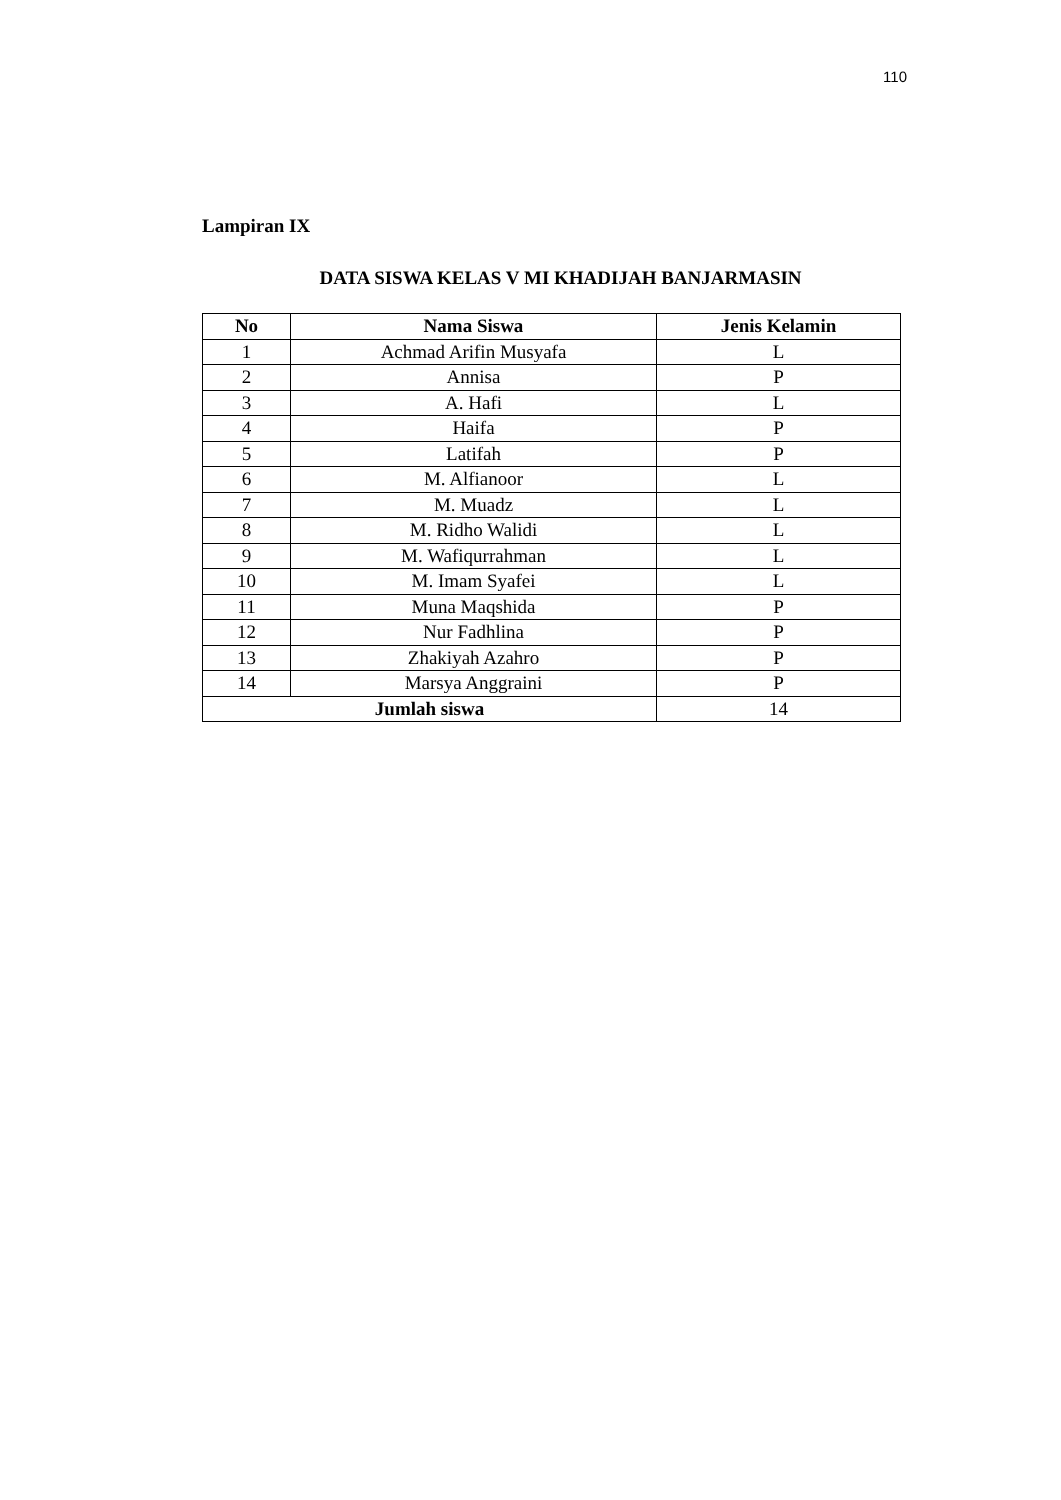110
Lampiran IX
DATA SISWA KELAS V MI KHADIJAH BANJARMASIN
| No | Nama Siswa | Jenis Kelamin |
| --- | --- | --- |
| 1 | Achmad Arifin Musyafa | L |
| 2 | Annisa | P |
| 3 | A. Hafi | L |
| 4 | Haifa | P |
| 5 | Latifah | P |
| 6 | M. Alfianoor | L |
| 7 | M. Muadz | L |
| 8 | M. Ridho Walidi | L |
| 9 | M. Wafiqurrahman | L |
| 10 | M. Imam Syafei | L |
| 11 | Muna Maqshida | P |
| 12 | Nur Fadhlina | P |
| 13 | Zhakiyah Azahro | P |
| 14 | Marsya Anggraini | P |
| Jumlah siswa | | 14 |